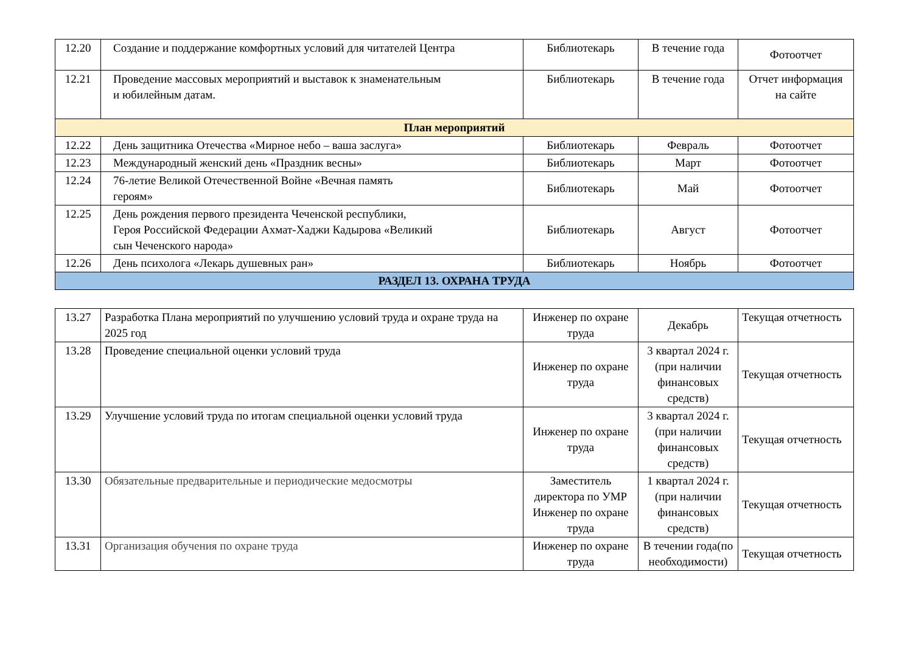| 12.20 | Создание и поддержание комфортных условий для читателей Центра | Библиотекарь | В течение года | Фотоотчет |
| 12.21 | Проведение массовых мероприятий и выставок к знаменательным и юбилейным датам. | Библиотекарь | В течение года | Отчет информация на сайте |
| План мероприятий | | | | |
| 12.22 | День защитника Отечества «Мирное небо – ваша заслуга» | Библиотекарь | Февраль | Фотоотчет |
| 12.23 | Международный женский день «Праздник весны» | Библиотекарь | Март | Фотоотчет |
| 12.24 | 76-летие Великой Отечественной Войне «Вечная память героям» | Библиотекарь | Май | Фотоотчет |
| 12.25 | День рождения первого президента Чеченской республики, Героя Российской Федерации Ахмат-Хаджи Кадырова «Великий сын Чеченского народа» | Библиотекарь | Август | Фотоотчет |
| 12.26 | День психолога «Лекарь душевных ран» | Библиотекарь | Ноябрь | Фотоотчет |
| РАЗДЕЛ 13. ОХРАНА ТРУДА | | | | |
| 13.27 | Разработка Плана мероприятий по улучшению условий труда и охране труда на 2025 год | Инженер по охране труда | Декабрь | Текущая отчетность |
| 13.28 | Проведение специальной оценки условий труда | Инженер по охране труда | 3 квартал 2024 г. (при наличии финансовых средств) | Текущая отчетность |
| 13.29 | Улучшение условий труда по итогам специальной оценки условий труда | Инженер по охране труда | 3 квартал 2024 г. (при наличии финансовых средств) | Текущая отчетность |
| 13.30 | Обязательные предварительные и периодические медосмотры | Заместитель директора по УМР Инженер по охране труда | 1 квартал 2024 г. (при наличии финансовых средств) | Текущая отчетность |
| 13.31 | Организация обучения по охране труда | Инженер по охране труда | В течении года(по необходимости) | Текущая отчетность |